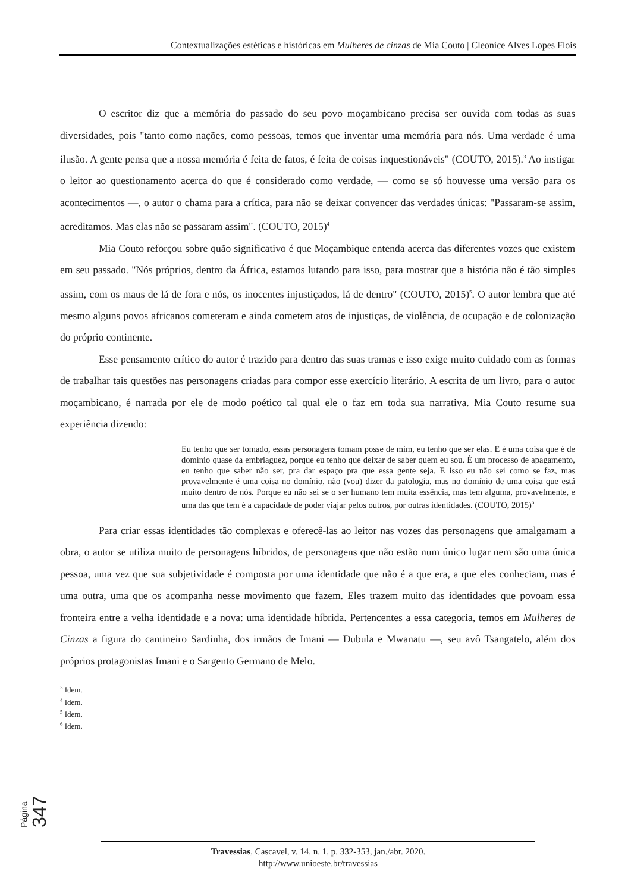Contextualizações estéticas e históricas em Mulheres de cinzas de Mia Couto | Cleonice Alves Lopes Flois
O escritor diz que a memória do passado do seu povo moçambicano precisa ser ouvida com todas as suas diversidades, pois "tanto como nações, como pessoas, temos que inventar uma memória para nós. Uma verdade é uma ilusão. A gente pensa que a nossa memória é feita de fatos, é feita de coisas inquestionáveis" (COUTO, 2015).<sup>3</sup> Ao instigar o leitor ao questionamento acerca do que é considerado como verdade, — como se só houvesse uma versão para os acontecimentos —, o autor o chama para a crítica, para não se deixar convencer das verdades únicas: "Passaram-se assim, acreditamos. Mas elas não se passaram assim". (COUTO, 2015)<sup>4</sup>
Mia Couto reforçou sobre quão significativo é que Moçambique entenda acerca das diferentes vozes que existem em seu passado. "Nós próprios, dentro da África, estamos lutando para isso, para mostrar que a história não é tão simples assim, com os maus de lá de fora e nós, os inocentes injustiçados, lá de dentro" (COUTO, 2015)<sup>5</sup>. O autor lembra que até mesmo alguns povos africanos cometeram e ainda cometem atos de injustiças, de violência, de ocupação e de colonização do próprio continente.
Esse pensamento crítico do autor é trazido para dentro das suas tramas e isso exige muito cuidado com as formas de trabalhar tais questões nas personagens criadas para compor esse exercício literário. A escrita de um livro, para o autor moçambicano, é narrada por ele de modo poético tal qual ele o faz em toda sua narrativa. Mia Couto resume sua experiência dizendo:
Eu tenho que ser tomado, essas personagens tomam posse de mim, eu tenho que ser elas. E é uma coisa que é de domínio quase da embriaguez, porque eu tenho que deixar de saber quem eu sou. É um processo de apagamento, eu tenho que saber não ser, pra dar espaço pra que essa gente seja. E isso eu não sei como se faz, mas provavelmente é uma coisa no domínio, não (vou) dizer da patologia, mas no domínio de uma coisa que está muito dentro de nós. Porque eu não sei se o ser humano tem muita essência, mas tem alguma, provavelmente, e uma das que tem é a capacidade de poder viajar pelos outros, por outras identidades. (COUTO, 2015)<sup>6</sup>
Para criar essas identidades tão complexas e oferecê-las ao leitor nas vozes das personagens que amalgamam a obra, o autor se utiliza muito de personagens híbridos, de personagens que não estão num único lugar nem são uma única pessoa, uma vez que sua subjetividade é composta por uma identidade que não é a que era, a que eles conheciam, mas é uma outra, uma que os acompanha nesse movimento que fazem. Eles trazem muito das identidades que povoam essa fronteira entre a velha identidade e a nova: uma identidade híbrida. Pertencentes a essa categoria, temos em Mulheres de Cinzas a figura do cantineiro Sardinha, dos irmãos de Imani — Dubula e Mwanatu —, seu avô Tsangatelo, além dos próprios protagonistas Imani e o Sargento Germano de Melo.
<sup>3</sup> Idem.
<sup>4</sup> Idem.
<sup>5</sup> Idem.
<sup>6</sup> Idem.
Página 347
Travessias, Cascavel, v. 14, n. 1, p. 332-353, jan./abr. 2020.
http://www.unioeste.br/travessias